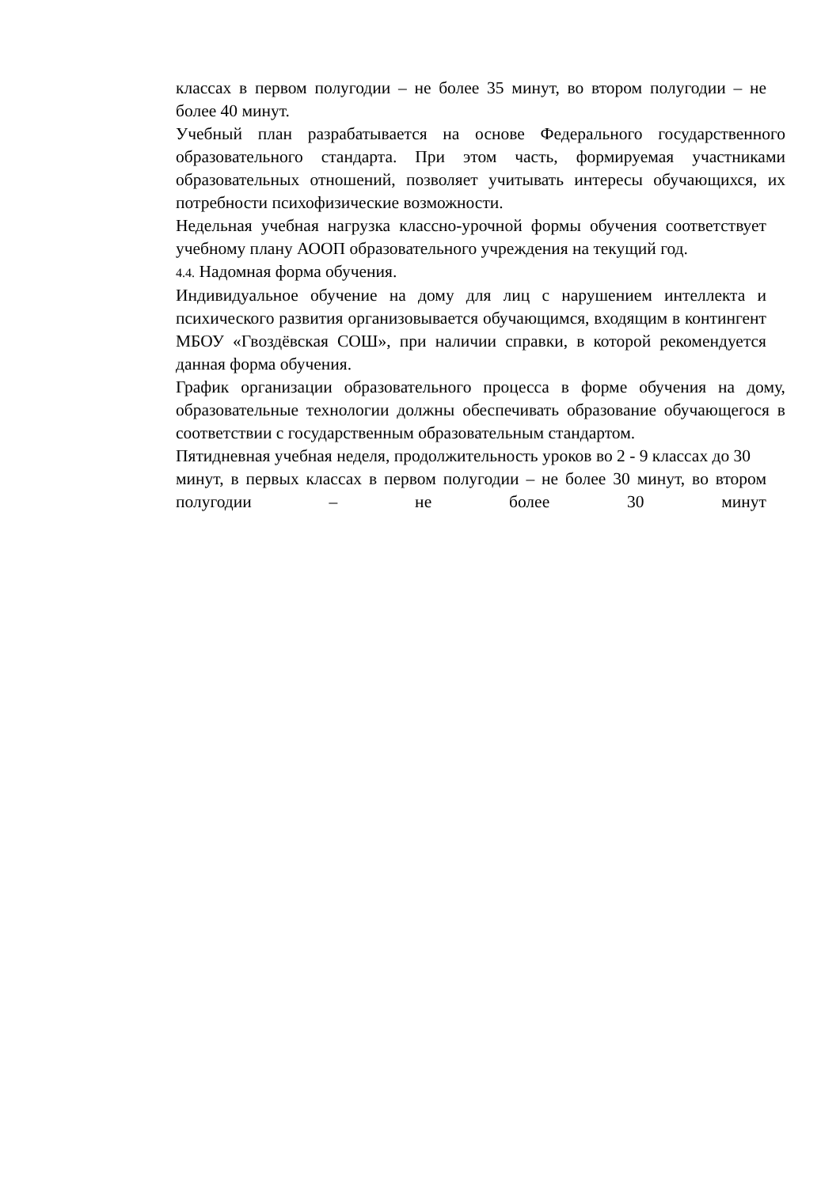классах в первом полугодии – не более 35 минут, во втором полугодии – не более 40 минут.
Учебный план разрабатывается на основе Федерального государственного образовательного стандарта. При этом часть, формируемая участниками образовательных отношений, позволяет учитывать интересы обучающихся, их потребности психофизические возможности.
Недельная учебная нагрузка классно-урочной формы обучения соответствует учебному плану АООП образовательного учреждения на текущий год.
4.4. Надомная форма обучения.
Индивидуальное обучение на дому для лиц с нарушением интеллекта и психического развития организовывается обучающимся, входящим в контингент МБОУ «Гвоздёвская СОШ», при наличии справки, в которой рекомендуется данная форма обучения.
График организации образовательного процесса в форме обучения на дому, образовательные технологии должны обеспечивать образование обучающегося в соответствии с государственным образовательным стандартом.
Пятидневная учебная неделя, продолжительность уроков во 2 - 9 классах до 30
минут, в первых классах в первом полугодии – не более 30 минут, во втором полугодии – не более 30 минут